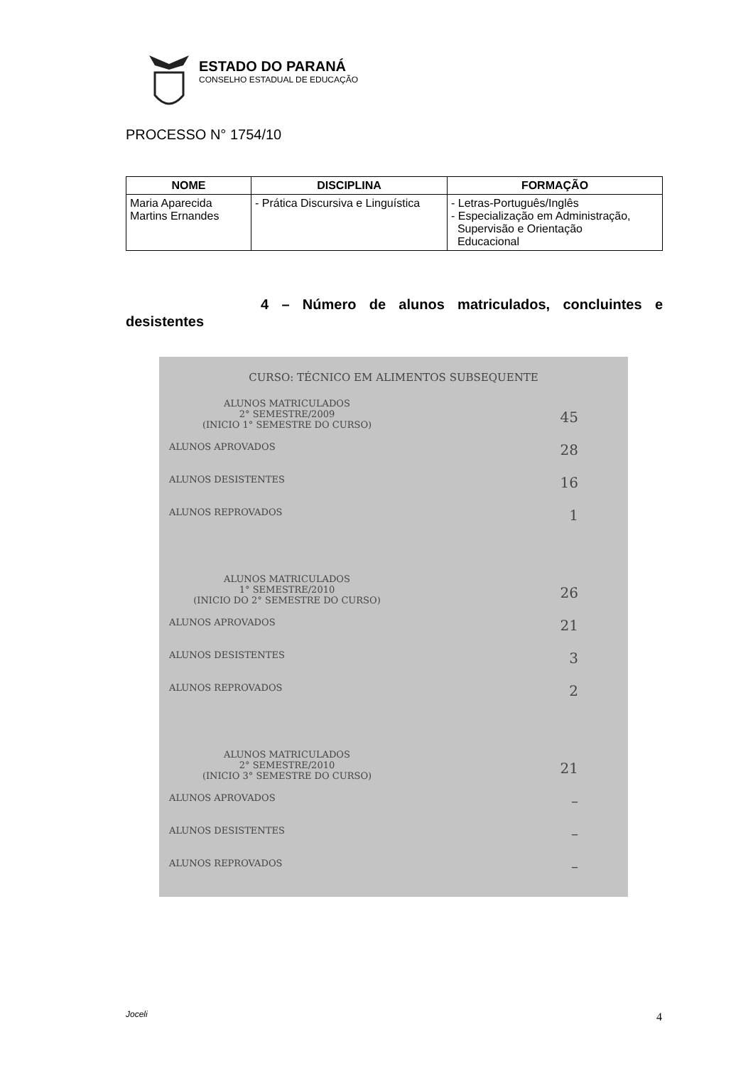ESTADO DO PARANÁ
CONSELHO ESTADUAL DE EDUCAÇÃO
PROCESSO N° 1754/10
| NOME | DISCIPLINA | FORMAÇÃO |
| --- | --- | --- |
| Maria Aparecida Martins Ernandes | - Prática Discursiva e Linguística | - Letras-Português/Inglês - Especialização em Administração, Supervisão e Orientação Educacional |
4 – Número de alunos matriculados, concluintes e desistentes
CURSO: TÉCNICO EM ALIMENTOS SUBSEQUENTE
ALUNOS MATRICULADOS
2° SEMESTRE/2009
(INICIO 1° SEMESTRE DO CURSO)
45
ALUNOS APROVADOS 28
ALUNOS DESISTENTES 16
ALUNOS REPROVADOS 1
ALUNOS MATRICULADOS
1° SEMESTRE/2010
(INICIO DO 2° SEMESTRE DO CURSO)
26
ALUNOS APROVADOS 21
ALUNOS DESISTENTES 3
ALUNOS REPROVADOS 2
ALUNOS MATRICULADOS
2° SEMESTRE/2010
(INICIO 3° SEMESTRE DO CURSO)
21
ALUNOS APROVADOS –
ALUNOS DESISTENTES –
ALUNOS REPROVADOS –
Joceli 4